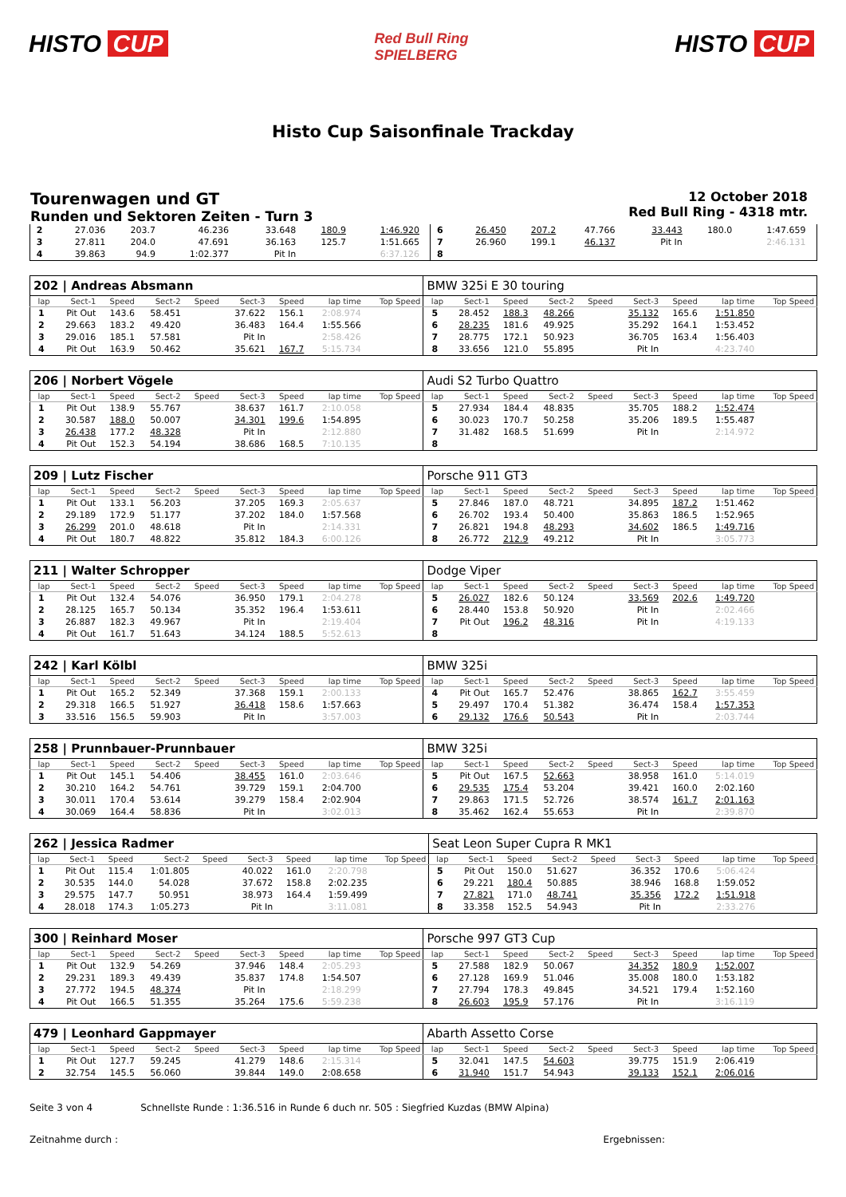HISTO CUP
Red Bull Ring
SPIELBERG
HISTO CUP
Histo Cup Saisonfinale Trackday
Tourenwagen und GT
Runden und Sektoren Zeiten - Turn 3
12 October 2018
Red Bull Ring - 4318 mtr.
| 2 | 27.036 | 203.7 | 46.236 | | 33.648 | 180.9 | 1:46.920 | | 6 | 26.450 | 207.2 | 47.766 | | 33.443 | 180.0 | 1:47.659 | |
| 3 | 27.811 | 204.0 | 47.691 | | 36.163 | 125.7 | 1:51.665 | | 7 | 26.960 | 199.1 | 46.137 | | Pit In | | 2:46.131 | |
| 4 | 39.863 | 94.9 | 1:02.377 | | Pit In | | 6:37.126 | | 8 | | | | | | | | |
| 202 / Andreas Absmann | | | | | | | | | BMW 325i E 30 touring | | | | | | | | |
| lap | Sect-1 | Speed | Sect-2 | Speed | Sect-3 | Speed | lap time | Top Speed | lap | Sect-1 | Speed | Sect-2 | Speed | Sect-3 | Speed | lap time | Top Speed |
| 1 | Pit Out | 143.6 | 58.451 | | 37.622 | 156.1 | 2:08.974 | | 5 | 28.452 | 188.3 | 48.266 | | 35.132 | 165.6 | 1:51.850 | |
| 2 | 29.663 | 183.2 | 49.420 | | 36.483 | 164.4 | 1:55.566 | | 6 | 28.235 | 181.6 | 49.925 | | 35.292 | 164.1 | 1:53.452 | |
| 3 | 29.016 | 185.1 | 57.581 | | Pit In | | 2:58.426 | | 7 | 28.775 | 172.1 | 50.923 | | 36.705 | 163.4 | 1:56.403 | |
| 4 | Pit Out | 163.9 | 50.462 | | 35.621 | 167.7 | 5:15.734 | | 8 | 33.656 | 121.0 | 55.895 | | Pit In | | 4:23.740 | |
| 206 / Norbert Vögele | | | | | | | | | Audi S2 Turbo Quattro | | | | | | | | |
| lap | Sect-1 | Speed | Sect-2 | Speed | Sect-3 | Speed | lap time | Top Speed | lap | Sect-1 | Speed | Sect-2 | Speed | Sect-3 | Speed | lap time | Top Speed |
| 1 | Pit Out | 138.9 | 55.767 | | 38.637 | 161.7 | 2:10.058 | | 5 | 27.934 | 184.4 | 48.835 | | 35.705 | 188.2 | 1:52.474 | |
| 2 | 30.587 | 188.0 | 50.007 | | 34.301 | 199.6 | 1:54.895 | | 6 | 30.023 | 170.7 | 50.258 | | 35.206 | 189.5 | 1:55.487 | |
| 3 | 26.438 | 177.2 | 48.328 | | Pit In | | 2:12.880 | | 7 | 31.482 | 168.5 | 51.699 | | Pit In | | 2:14.972 | |
| 4 | Pit Out | 152.3 | 54.194 | | 38.686 | 168.5 | 7:10.135 | | 8 | | | | | | | | |
| 209 / Lutz Fischer | | | | | | | | | Porsche 911 GT3 | | | | | | | | |
| lap | Sect-1 | Speed | Sect-2 | Speed | Sect-3 | Speed | lap time | Top Speed | lap | Sect-1 | Speed | Sect-2 | Speed | Sect-3 | Speed | lap time | Top Speed |
| 1 | Pit Out | 133.1 | 56.203 | | 37.205 | 169.3 | 2:05.637 | | 5 | 27.846 | 187.0 | 48.721 | | 34.895 | 187.2 | 1:51.462 | |
| 2 | 29.189 | 172.9 | 51.177 | | 37.202 | 184.0 | 1:57.568 | | 6 | 26.702 | 193.4 | 50.400 | | 35.863 | 186.5 | 1:52.965 | |
| 3 | 26.299 | 201.0 | 48.618 | | Pit In | | 2:14.331 | | 7 | 26.821 | 194.8 | 48.293 | | 34.602 | 186.5 | 1:49.716 | |
| 4 | Pit Out | 180.7 | 48.822 | | 35.812 | 184.3 | 6:00.126 | | 8 | 26.772 | 212.9 | 49.212 | | Pit In | | 3:05.773 | |
| 211 / Walter Schropper | | | | | | | | | Dodge Viper | | | | | | | | |
| lap | Sect-1 | Speed | Sect-2 | Speed | Sect-3 | Speed | lap time | Top Speed | lap | Sect-1 | Speed | Sect-2 | Speed | Sect-3 | Speed | lap time | Top Speed |
| 1 | Pit Out | 132.4 | 54.076 | | 36.950 | 179.1 | 2:04.278 | | 5 | 26.027 | 182.6 | 50.124 | | 33.569 | 202.6 | 1:49.720 | |
| 2 | 28.125 | 165.7 | 50.134 | | 35.352 | 196.4 | 1:53.611 | | 6 | 28.440 | 153.8 | 50.920 | | Pit In | | 2:02.466 | |
| 3 | 26.887 | 182.3 | 49.967 | | Pit In | | 2:19.404 | | 7 | Pit Out | 196.2 | 48.316 | | Pit In | | 4:19.133 | |
| 4 | Pit Out | 161.7 | 51.643 | | 34.124 | 188.5 | 5:52.613 | | 8 | | | | | | | | |
| 242 / Karl Kölbl | | | | | | | | | BMW 325i | | | | | | | | |
| lap | Sect-1 | Speed | Sect-2 | Speed | Sect-3 | Speed | lap time | Top Speed | lap | Sect-1 | Speed | Sect-2 | Speed | Sect-3 | Speed | lap time | Top Speed |
| 1 | Pit Out | 165.2 | 52.349 | | 37.368 | 159.1 | 2:00.133 | | 4 | Pit Out | 165.7 | 52.476 | | 38.865 | 162.7 | 3:55.459 | |
| 2 | 29.318 | 166.5 | 51.927 | | 36.418 | 158.6 | 1:57.663 | | 5 | 29.497 | 170.4 | 51.382 | | 36.474 | 158.4 | 1:57.353 | |
| 3 | 33.516 | 156.5 | 59.903 | | Pit In | | 3:57.003 | | 6 | 29.132 | 176.6 | 50.543 | | Pit In | | 2:03.744 | |
| 258 / Prunnbauer-Prunnbauer | | | | | | | | | BMW 325i | | | | | | | | |
| lap | Sect-1 | Speed | Sect-2 | Speed | Sect-3 | Speed | lap time | Top Speed | lap | Sect-1 | Speed | Sect-2 | Speed | Sect-3 | Speed | lap time | Top Speed |
| 1 | Pit Out | 145.1 | 54.406 | | 38.455 | 161.0 | 2:03.646 | | 5 | Pit Out | 167.5 | 52.663 | | 38.958 | 161.0 | 5:14.019 | |
| 2 | 30.210 | 164.2 | 54.761 | | 39.729 | 159.1 | 2:04.700 | | 6 | 29.535 | 175.4 | 53.204 | | 39.421 | 160.0 | 2:02.160 | |
| 3 | 30.011 | 170.4 | 53.614 | | 39.279 | 158.4 | 2:02.904 | | 7 | 29.863 | 171.5 | 52.726 | | 38.574 | 161.7 | 2:01.163 | |
| 4 | 30.069 | 164.4 | 58.836 | | Pit In | | 3:02.013 | | 8 | 35.462 | 162.4 | 55.653 | | Pit In | | 2:39.870 | |
| 262 / Jessica Radmer | | | | | | | | | Seat Leon Super Cupra R MK1 | | | | | | | | |
| lap | Sect-1 | Speed | Sect-2 | Speed | Sect-3 | Speed | lap time | Top Speed | lap | Sect-1 | Speed | Sect-2 | Speed | Sect-3 | Speed | lap time | Top Speed |
| 1 | Pit Out | 115.4 | 1:01.805 | | 40.022 | 161.0 | 2:20.798 | | 5 | Pit Out | 150.0 | 51.627 | | 36.352 | 170.6 | 5:06.424 | |
| 2 | 30.535 | 144.0 | 54.028 | | 37.672 | 158.8 | 2:02.235 | | 6 | 29.221 | 180.4 | 50.885 | | 38.946 | 168.8 | 1:59.052 | |
| 3 | 29.575 | 147.7 | 50.951 | | 38.973 | 164.4 | 1:59.499 | | 7 | 27.821 | 171.0 | 48.741 | | 35.356 | 172.2 | 1:51.918 | |
| 4 | 28.018 | 174.3 | 1:05.273 | | Pit In | | 3:11.081 | | 8 | 33.358 | 152.5 | 54.943 | | Pit In | | 2:33.276 | |
| 300 / Reinhard Moser | | | | | | | | | Porsche 997 GT3 Cup | | | | | | | | |
| lap | Sect-1 | Speed | Sect-2 | Speed | Sect-3 | Speed | lap time | Top Speed | lap | Sect-1 | Speed | Sect-2 | Speed | Sect-3 | Speed | lap time | Top Speed |
| 1 | Pit Out | 132.9 | 54.269 | | 37.946 | 148.4 | 2:05.293 | | 5 | 27.588 | 182.9 | 50.067 | | 34.352 | 180.9 | 1:52.007 | |
| 2 | 29.231 | 189.3 | 49.439 | | 35.837 | 174.8 | 1:54.507 | | 6 | 27.128 | 169.9 | 51.046 | | 35.008 | 180.0 | 1:53.182 | |
| 3 | 27.772 | 194.5 | 48.374 | | Pit In | | 2:18.299 | | 7 | 27.794 | 178.3 | 49.845 | | 34.521 | 179.4 | 1:52.160 | |
| 4 | Pit Out | 166.5 | 51.355 | | 35.264 | 175.6 | 5:59.238 | | 8 | 26.603 | 195.9 | 57.176 | | Pit In | | 3:16.119 | |
| 479 / Leonhard Gappmayer | | | | | | | | | Abarth Assetto Corse | | | | | | | | |
| lap | Sect-1 | Speed | Sect-2 | Speed | Sect-3 | Speed | lap time | Top Speed | lap | Sect-1 | Speed | Sect-2 | Speed | Sect-3 | Speed | lap time | Top Speed |
| 1 | Pit Out | 127.7 | 59.245 | | 41.279 | 148.6 | 2:15.314 | | 5 | 32.041 | 147.5 | 54.603 | | 39.775 | 151.9 | 2:06.419 | |
| 2 | 32.754 | 145.5 | 56.060 | | 39.844 | 149.0 | 2:08.658 | | 6 | 31.940 | 151.7 | 54.943 | | 39.133 | 152.1 | 2:06.016 | |
Seite 3 von 4 Schnellste Runde : 1:36.516 in Runde 6 duch nr. 505 : Siegfried Kuzdas (BMW Alpina)
Zeitnahme durch : Ergebnissen: